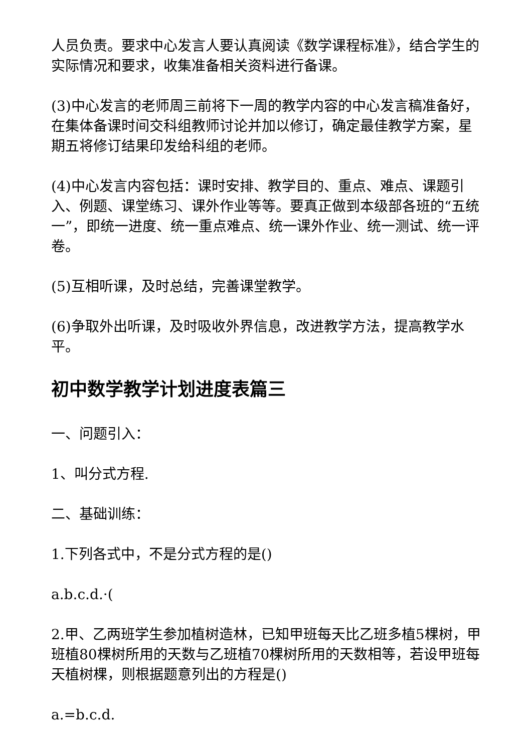人员负责。要求中心发言人要认真阅读《数学课程标准》，结合学生的实际情况和要求，收集准备相关资料进行备课。
(3)中心发言的老师周三前将下一周的教学内容的中心发言稿准备好，在集体备课时间交科组教师讨论并加以修订，确定最佳教学方案，星期五将修订结果印发给科组的老师。
(4)中心发言内容包括：课时安排、教学目的、重点、难点、课题引入、例题、课堂练习、课外作业等等。要真正做到本级部各班的“五统一”，即统一进度、统一重点难点、统一课外作业、统一测试、统一评卷。
(5)互相听课，及时总结，完善课堂教学。
(6)争取外出听课，及时吸收外界信息，改进教学方法，提高教学水平。
初中数学教学计划进度表篇三
一、问题引入：
1、叫分式方程.
二、基础训练：
1.下列各式中，不是分式方程的是()
a.b.c.d.·(
2.甲、乙两班学生参加植树造林，已知甲班每天比乙班多植5棵树，甲班植80棵树所用的天数与乙班植70棵树所用的天数相等，若设甲班每天植树棵，则根据题意列出的方程是()
a.=b.c.d.